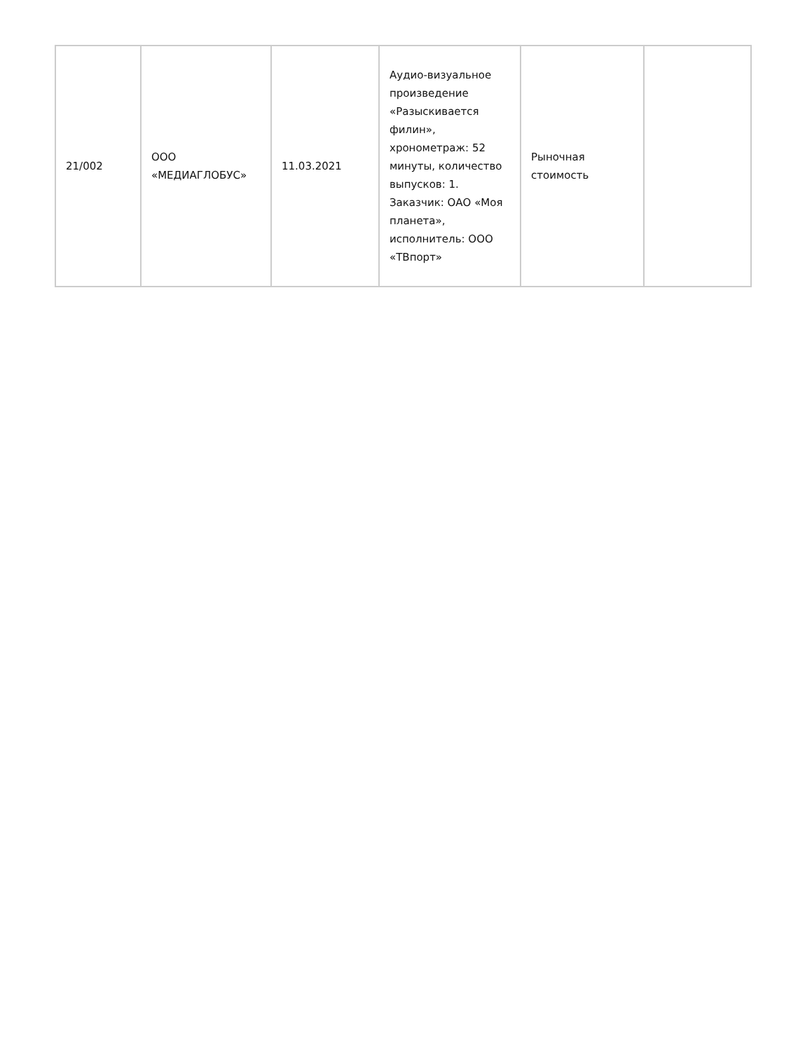| 21/002 | ООО «МЕДИАГЛОБУС» | 11.03.2021 | Аудио-визуальное произведение «Разыскивается филин», хронометраж: 52 минуты, количество выпусков: 1. Заказчик: ОАО «Моя планета», исполнитель: ООО «ТВпорт» | Рыночная стоимость | |